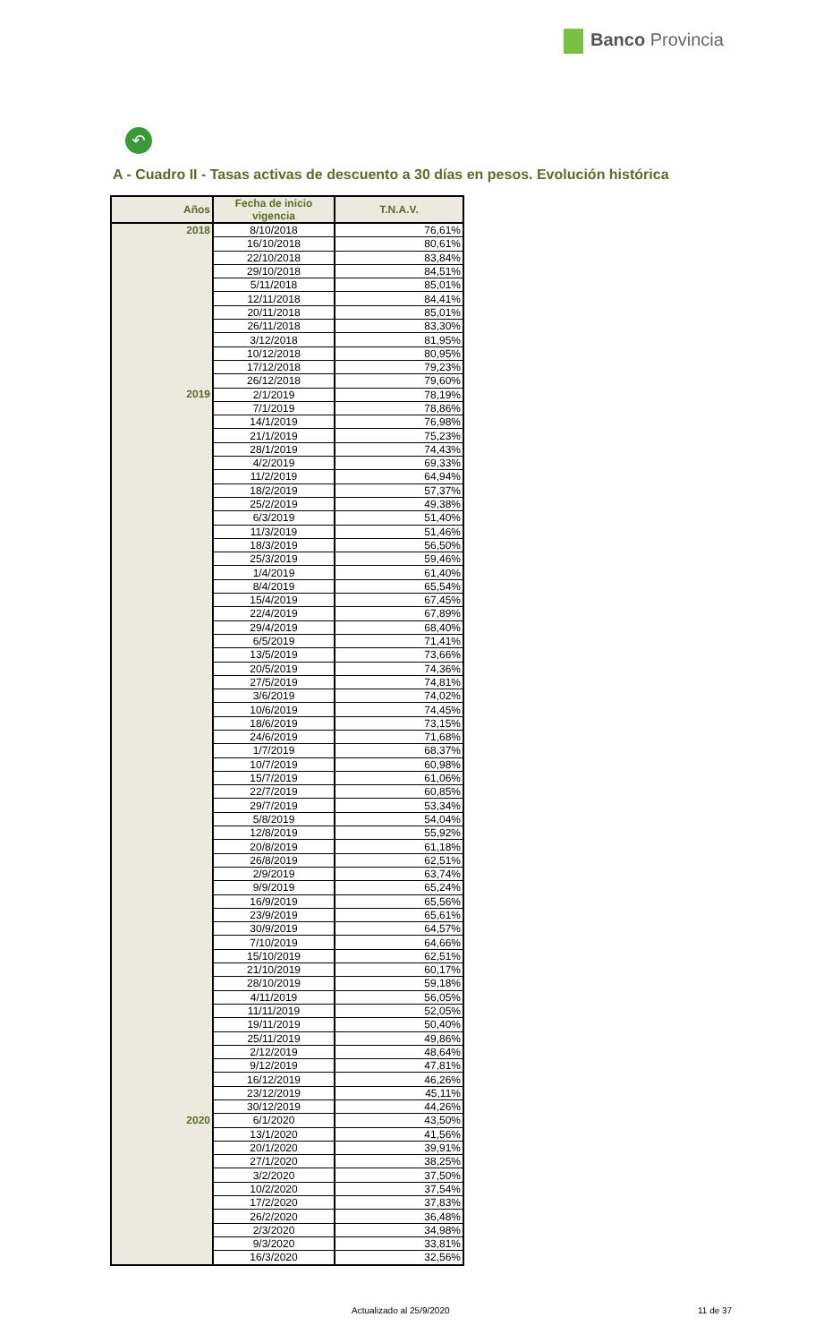Banco Provincia
↶
A - Cuadro II - Tasas activas de descuento a 30 días en pesos. Evolución histórica
| Años | Fecha de inicio vigencia | T.N.A.V. |
| --- | --- | --- |
| 2018 | 8/10/2018 | 76,61% |
| | 16/10/2018 | 80,61% |
| | 22/10/2018 | 83,84% |
| | 29/10/2018 | 84,51% |
| | 5/11/2018 | 85,01% |
| | 12/11/2018 | 84,41% |
| | 20/11/2018 | 85,01% |
| | 26/11/2018 | 83,30% |
| | 3/12/2018 | 81,95% |
| | 10/12/2018 | 80,95% |
| | 17/12/2018 | 79,23% |
| | 26/12/2018 | 79,60% |
| 2019 | 2/1/2019 | 78,19% |
| | 7/1/2019 | 78,86% |
| | 14/1/2019 | 76,98% |
| | 21/1/2019 | 75,23% |
| | 28/1/2019 | 74,43% |
| | 4/2/2019 | 69,33% |
| | 11/2/2019 | 64,94% |
| | 18/2/2019 | 57,37% |
| | 25/2/2019 | 49,38% |
| | 6/3/2019 | 51,40% |
| | 11/3/2019 | 51,46% |
| | 18/3/2019 | 56,50% |
| | 25/3/2019 | 59,46% |
| | 1/4/2019 | 61,40% |
| | 8/4/2019 | 65,54% |
| | 15/4/2019 | 67,45% |
| | 22/4/2019 | 67,89% |
| | 29/4/2019 | 68,40% |
| | 6/5/2019 | 71,41% |
| | 13/5/2019 | 73,66% |
| | 20/5/2019 | 74,36% |
| | 27/5/2019 | 74,81% |
| | 3/6/2019 | 74,02% |
| | 10/6/2019 | 74,45% |
| | 18/6/2019 | 73,15% |
| | 24/6/2019 | 71,68% |
| | 1/7/2019 | 68,37% |
| | 10/7/2019 | 60,98% |
| | 15/7/2019 | 61,06% |
| | 22/7/2019 | 60,85% |
| | 29/7/2019 | 53,34% |
| | 5/8/2019 | 54,04% |
| | 12/8/2019 | 55,92% |
| | 20/8/2019 | 61,18% |
| | 26/8/2019 | 62,51% |
| | 2/9/2019 | 63,74% |
| | 9/9/2019 | 65,24% |
| | 16/9/2019 | 65,56% |
| | 23/9/2019 | 65,61% |
| | 30/9/2019 | 64,57% |
| | 7/10/2019 | 64,66% |
| | 15/10/2019 | 62,51% |
| | 21/10/2019 | 60,17% |
| | 28/10/2019 | 59,18% |
| | 4/11/2019 | 56,05% |
| | 11/11/2019 | 52,05% |
| | 19/11/2019 | 50,40% |
| | 25/11/2019 | 49,86% |
| | 2/12/2019 | 48,64% |
| | 9/12/2019 | 47,81% |
| | 16/12/2019 | 46,26% |
| | 23/12/2019 | 45,11% |
| | 30/12/2019 | 44,26% |
| 2020 | 6/1/2020 | 43,50% |
| | 13/1/2020 | 41,56% |
| | 20/1/2020 | 39,91% |
| | 27/1/2020 | 38,25% |
| | 3/2/2020 | 37,50% |
| | 10/2/2020 | 37,54% |
| | 17/2/2020 | 37,83% |
| | 26/2/2020 | 36,48% |
| | 2/3/2020 | 34,98% |
| | 9/3/2020 | 33,81% |
| | 16/3/2020 | 32,56% |
Actualizado al 25/9/2020 11 de 37